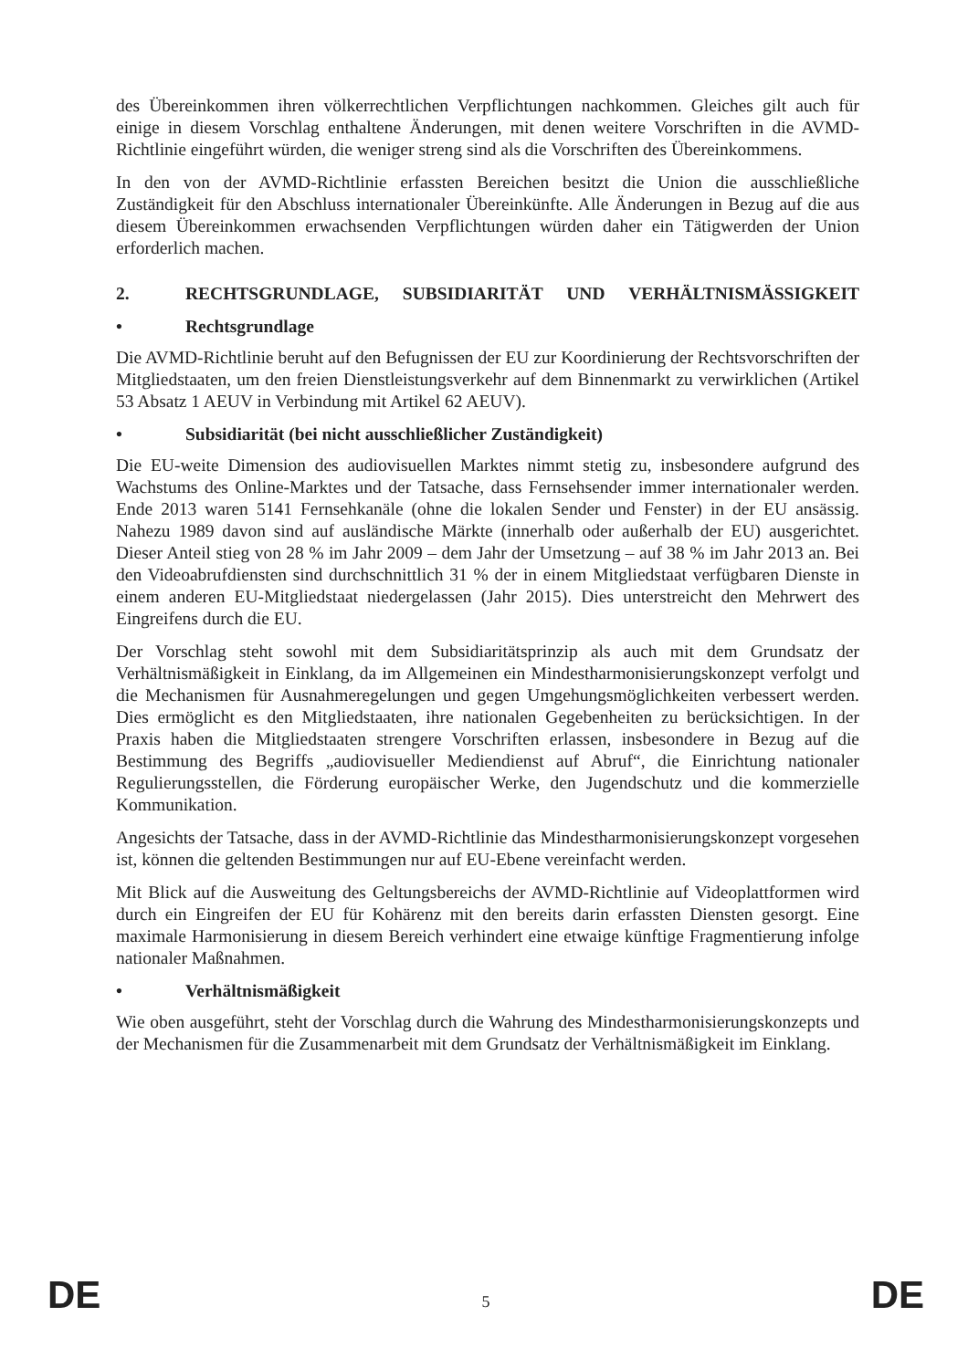des Übereinkommen ihren völkerrechtlichen Verpflichtungen nachkommen. Gleiches gilt auch für einige in diesem Vorschlag enthaltene Änderungen, mit denen weitere Vorschriften in die AVMD-Richtlinie eingeführt würden, die weniger streng sind als die Vorschriften des Übereinkommens.
In den von der AVMD-Richtlinie erfassten Bereichen besitzt die Union die ausschließliche Zuständigkeit für den Abschluss internationaler Übereinkünfte. Alle Änderungen in Bezug auf die aus diesem Übereinkommen erwachsenden Verpflichtungen würden daher ein Tätigwerden der Union erforderlich machen.
2. RECHTSGRUNDLAGE, SUBSIDIARITÄT UND VERHÄLTNISMÄSSIGKEIT
• Rechtsgrundlage
Die AVMD-Richtlinie beruht auf den Befugnissen der EU zur Koordinierung der Rechtsvorschriften der Mitgliedstaaten, um den freien Dienstleistungsverkehr auf dem Binnenmarkt zu verwirklichen (Artikel 53 Absatz 1 AEUV in Verbindung mit Artikel 62 AEUV).
• Subsidiarität (bei nicht ausschließlicher Zuständigkeit)
Die EU-weite Dimension des audiovisuellen Marktes nimmt stetig zu, insbesondere aufgrund des Wachstums des Online-Marktes und der Tatsache, dass Fernsehsender immer internationaler werden. Ende 2013 waren 5141 Fernsehkanäle (ohne die lokalen Sender und Fenster) in der EU ansässig. Nahezu 1989 davon sind auf ausländische Märkte (innerhalb oder außerhalb der EU) ausgerichtet. Dieser Anteil stieg von 28 % im Jahr 2009 – dem Jahr der Umsetzung – auf 38 % im Jahr 2013 an. Bei den Videoabrufdiensten sind durchschnittlich 31 % der in einem Mitgliedstaat verfügbaren Dienste in einem anderen EU-Mitgliedstaat niedergelassen (Jahr 2015). Dies unterstreicht den Mehrwert des Eingreifens durch die EU.
Der Vorschlag steht sowohl mit dem Subsidiaritätsprinzip als auch mit dem Grundsatz der Verhältnismäßigkeit in Einklang, da im Allgemeinen ein Mindestharmonisierungskonzept verfolgt und die Mechanismen für Ausnahmeregelungen und gegen Umgehungsmöglichkeiten verbessert werden. Dies ermöglicht es den Mitgliedstaaten, ihre nationalen Gegebenheiten zu berücksichtigen. In der Praxis haben die Mitgliedstaaten strengere Vorschriften erlassen, insbesondere in Bezug auf die Bestimmung des Begriffs „audiovisueller Mediendienst auf Abruf“, die Einrichtung nationaler Regulierungsstellen, die Förderung europäischer Werke, den Jugendschutz und die kommerzielle Kommunikation.
Angesichts der Tatsache, dass in der AVMD-Richtlinie das Mindestharmonisierungskonzept vorgesehen ist, können die geltenden Bestimmungen nur auf EU-Ebene vereinfacht werden.
Mit Blick auf die Ausweitung des Geltungsbereichs der AVMD-Richtlinie auf Videoplattformen wird durch ein Eingreifen der EU für Kohärenz mit den bereits darin erfassten Diensten gesorgt. Eine maximale Harmonisierung in diesem Bereich verhindert eine etwaige künftige Fragmentierung infolge nationaler Maßnahmen.
• Verhältnismäßigkeit
Wie oben ausgeführt, steht der Vorschlag durch die Wahrung des Mindestharmonisierungskonzepts und der Mechanismen für die Zusammenarbeit mit dem Grundsatz der Verhältnismäßigkeit im Einklang.
DE 5 DE